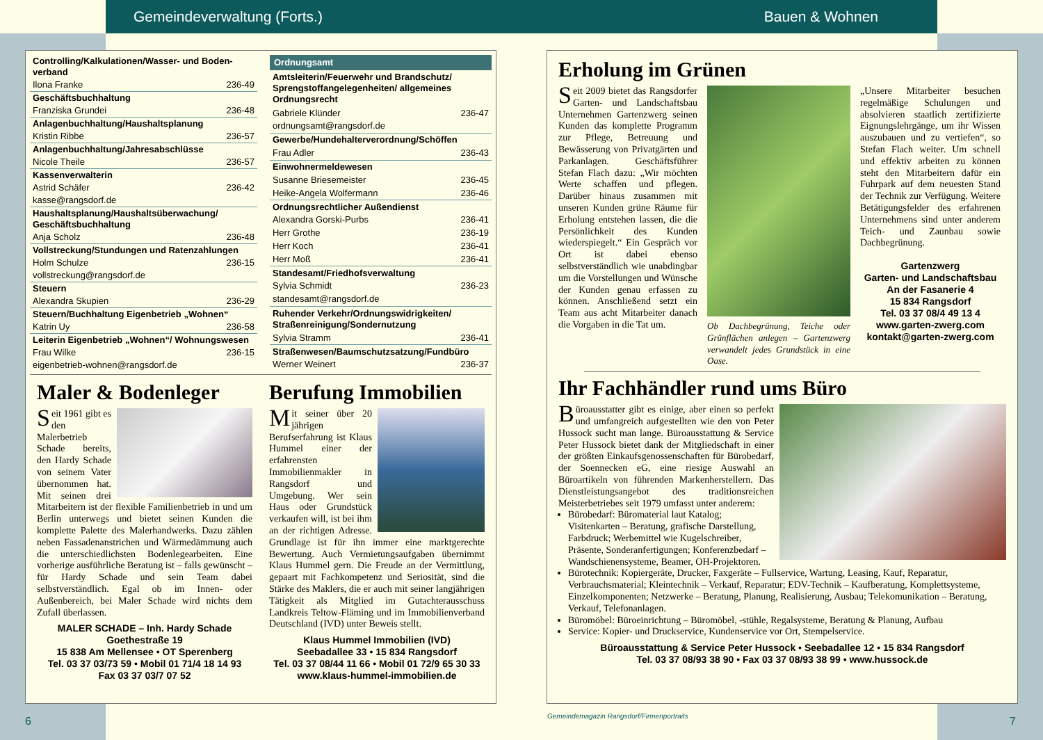Gemeindeverwaltung (Forts.) Bauen & Wohnen
| Controlling/Kalkulationen/Wasser- und Boden­verband | |
| Ilona Franke | 236-49 |
| Geschäftsbuchhaltung | |
| Franziska Grundei | 236-48 |
| Anlagenbuchhaltung/Haushaltsplanung | |
| Kristin Ribbe | 236-57 |
| Anlagenbuchhaltung/Jahresabschlüsse | |
| Nicole Theile | 236-57 |
| Kassenverwalterin | |
| Astrid Schäfer | 236-42 |
| kasse@rangsdorf.de | |
| Haushaltsplanung/Haushaltsüberwachung/ Geschäftsbuchhaltung | |
| Anja Scholz | 236-48 |
| Vollstreckung/Stundungen und Ratenzahlungen | |
| Holm Schulze | 236-15 |
| vollstreckung@rangsdorf.de | |
| Steuern | |
| Alexandra Skupien | 236-29 |
| Steuern/Buchhaltung Eigenbetrieb „Wohnen“ | |
| Katrin Uy | 236-58 |
| Leiterin Eigenbetrieb „Wohnen“/ Wohnungswesen | |
| Frau Wilke | 236-15 |
| eigenbetrieb-wohnen@rangsdorf.de | |
| Ordnungsamt | |
| --- | --- |
| Amtsleiterin/Feuerwehr und Brandschutz/ Sprengstoffangelegenheiten/ allgemeines Ordnungsrecht | |
| Gabriele Klünder | 236-47 |
| ordnungsamt@rangsdorf.de | |
| Gewerbe/Hundehalterverordnung/Schöffen | |
| Frau Adler | 236-43 |
| Einwohnermeldewesen | |
| Susanne Briesemeister | 236-45 |
| Heike-Angela Wolfermann | 236-46 |
| Ordnungsrechtlicher Außendienst | |
| Alexandra Gorski-Purbs | 236-41 |
| Herr Grothe | 236-19 |
| Herr Koch | 236-41 |
| Herr Moß | 236-41 |
| Standesamt/Friedhofsverwaltung | |
| Sylvia Schmidt | 236-23 |
| standesamt@rangsdorf.de | |
| Ruhender Verkehr/Ordnungswidrigkeiten/ Straßenreinigung/Sondernutzung | |
| Sylvia Stramm | 236-41 |
| Straßenwesen/Baumschutzsatzung/Fundbüro | |
| Werner Weinert | 236-37 |
Maler & Bodenleger
Seit 1961 gibt es den Malerbetrieb Schade bereits, den Hardy Schade von seinem Vater übernommen hat. Mit seinen drei Mitarbeitern ist der flexible Familienbetrieb in und um Berlin unterwegs und bietet seinen Kunden die komplette Palette des Malerhandwerks. Dazu zählen neben Fassadenanstrichen und Wärmedämmung auch die unterschiedlichsten Bodenlegearbeiten. Eine vorherige ausführliche Beratung ist – falls gewünscht – für Hardy Schade und sein Team dabei selbstverständlich. Egal ob im Innen- oder Außenbereich, bei Maler Schade wird nichts dem Zufall überlassen.
MALER SCHADE – Inh. Hardy Schade
Goethestraße 19
15 838 Am Mellensee • OT Sperenberg
Tel. 03 37 03/73 59 • Mobil 01 71/4 18 14 93
Fax 03 37 03/7 07 52
Berufung Immobilien
Mit seiner über 20 jährigen Berufserfahrung ist Klaus Hummel einer der erfahrensten Immobilienmakler in Rangsdorf und Umgebung. Wer sein Haus oder Grundstück verkaufen will, ist bei ihm an der richtigen Adresse. Grundlage ist für ihn immer eine marktgerechte Bewertung. Auch Vermietungsaufgaben übernimmt Klaus Hummel gern. Die Freude an der Vermittlung, gepaart mit Fachkompetenz und Seriosität, sind die Stärke des Maklers, die er auch mit seiner langjährigen Tätigkeit als Mitglied im Gutachterausschuss Landkreis Teltow-Fläming und im Immobilienverband Deutschland (IVD) unter Beweis stellt.
Klaus Hummel Immobilien (IVD)
Seebadallee 33 • 15 834 Rangsdorf
Tel. 03 37 08/44 11 66 • Mobil 01 72/9 65 30 33
www.klaus-hummel-immobilien.de
Erholung im Grünen
Seit 2009 bietet das Rangsdorfer Garten- und Landschaftsbau Unternehmen Gartenzwerg seinen Kunden das komplette Programm zur Pflege, Betreuung und Bewässerung von Privatgärten und Parkanlagen. Geschäftsführer Stefan Flach dazu: „Wir möchten Werte schaffen und pflegen. Darüber hinaus zusammen mit unseren Kunden grüne Räume für Erholung entstehen lassen, die die Persönlichkeit des Kunden wiederspiegelt.“ Ein Gespräch vor Ort ist dabei ebenso selbstverständlich wie unabdingbar um die Vorstellungen und Wünsche der Kunden genau erfassen zu können. Anschließend setzt ein Team aus acht Mitarbeiter danach die Vorgaben in die Tat um.
Ob Dachbegrünung, Teiche oder Grünflächen anlegen – Gartenzwerg verwandelt jedes Grundstück in eine Oase.
„Unsere Mitarbeiter besuchen regelmäßige Schulungen und absolvieren staatlich zertifizierte Eignungslehrgänge, um ihr Wissen auszubauen und zu vertiefen“, so Stefan Flach weiter. Um schnell und effektiv arbeiten zu können steht den Mitarbeitern dafür ein Fuhrpark auf dem neuesten Stand der Technik zur Verfügung. Weitere Betätigungsfelder des erfahrenen Unternehmens sind unter anderem Teich- und Zaunbau sowie Dachbegrünung.
Gartenzwerg
Garten- und Landschaftsbau
An der Fasanerie 4
15 834 Rangsdorf
Tel. 03 37 08/4 49 13 4
www.garten-zwerg.com
kontakt@garten-zwerg.com
Ihr Fachhändler rund ums Büro
Büroausstatter gibt es einige, aber einen so perfekt und umfangreich aufgestellten wie den von Peter Hussock sucht man lange. Büroausstattung & Service Peter Hussock bietet dank der Mitgliedschaft in einer der größten Einkaufsgenossenschaften für Bürobedarf, der Soennecken eG, eine riesige Auswahl an Büroartikeln von führenden Markenherstellern. Das Dienstleistungsangebot des traditionsreichen Meisterbetriebes seit 1979 umfasst unter anderem:
Bürobedarf: Büromaterial laut Katalog; Visitenkarten – Beratung, grafische Darstellung, Farbdruck; Werbemittel wie Kugelschreiber, Präsente, Sonderanfertigungen; Konferenzbedarf – Wandschienensysteme, Beamer, OH-Projektoren.
Bürotechnik: Kopiergeräte, Drucker, Faxgeräte – Fullservice, Wartung, Leasing, Kauf, Reparatur, Verbrauchsmaterial; Kleintechnik – Verkauf, Reparatur; EDV-Technik – Kaufberatung, Komplettsysteme, Einzelkomponenten; Netzwerke – Beratung, Planung, Realisierung, Ausbau; Telekomunikation – Beratung, Verkauf, Telefonanlagen.
Büromöbel: Büroeinrichtung – Büromöbel, -stühle, Regalsysteme, Beratung & Planung, Aufbau
Service: Kopier- und Druckservice, Kundenservice vor Ort, Stempelservice.
Büroausstattung & Service Peter Hussock • Seebadallee 12 • 15 834 Rangsdorf
Tel. 03 37 08/93 38 90 • Fax 03 37 08/93 38 99 • www.hussock.de
6
Gemeindemagazin Rangsdorf/Firmenportraits
7